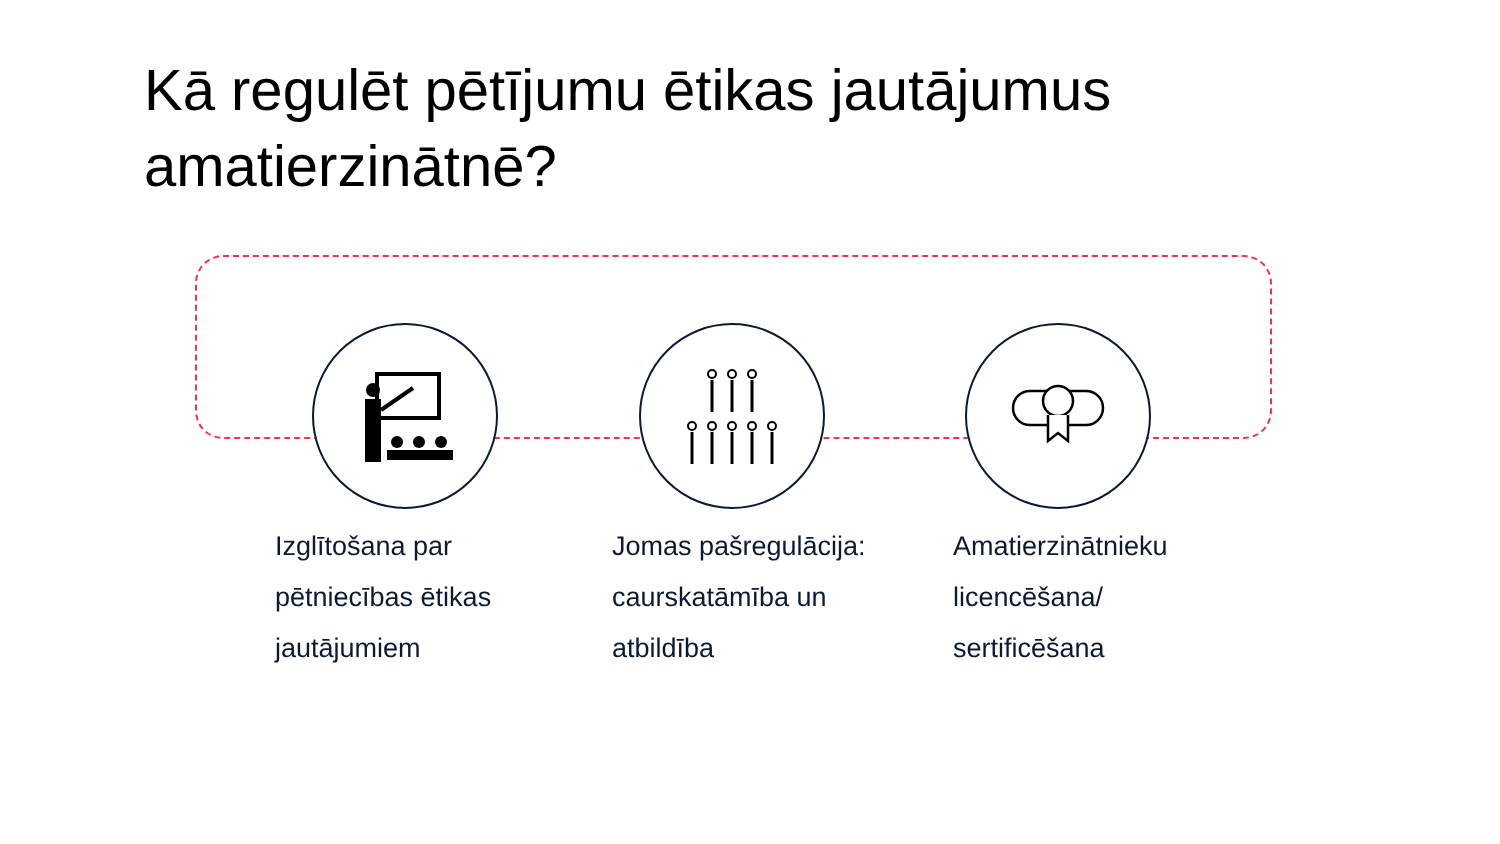Kā regulēt pētījumu ētikas jautājumus amatierzinātnē?
Izglītošana par pētniecības ētikas jautājumiem
Jomas pašregulācija: caurskatāmība un atbildība
Amatierzinātnieku licencēšana/ sertificēšana